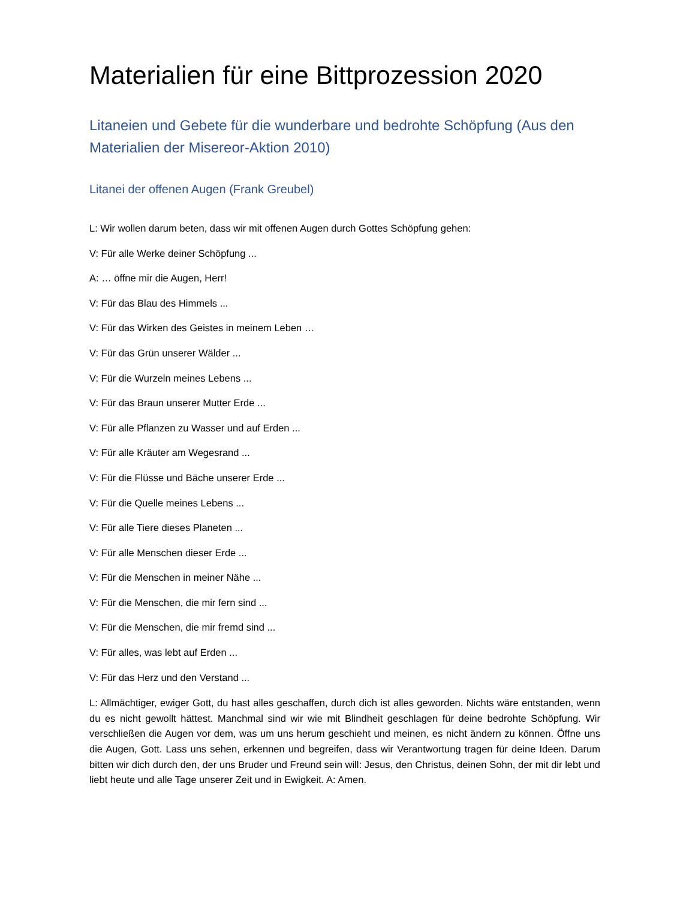Materialien für eine Bittprozession 2020
Litaneien und Gebete für die wunderbare und bedrohte Schöpfung (Aus den Materialien der Misereor-Aktion 2010)
Litanei der offenen Augen (Frank Greubel)
L: Wir wollen darum beten, dass wir mit offenen Augen durch Gottes Schöpfung gehen:
V: Für alle Werke deiner Schöpfung ...
A: … öffne mir die Augen, Herr!
V: Für das Blau des Himmels ...
V: Für das Wirken des Geistes in meinem Leben …
V: Für das Grün unserer Wälder ...
V: Für die Wurzeln meines Lebens ...
V: Für das Braun unserer Mutter Erde ...
V: Für alle Pflanzen zu Wasser und auf Erden ...
V: Für alle Kräuter am Wegesrand ...
V: Für die Flüsse und Bäche unserer Erde ...
V: Für die Quelle meines Lebens ...
V: Für alle Tiere dieses Planeten ...
V: Für alle Menschen dieser Erde ...
V: Für die Menschen in meiner Nähe ...
V: Für die Menschen, die mir fern sind ...
V: Für die Menschen, die mir fremd sind ...
V: Für alles, was lebt auf Erden ...
V: Für das Herz und den Verstand ...
L: Allmächtiger, ewiger Gott, du hast alles geschaffen, durch dich ist alles geworden. Nichts wäre entstanden, wenn du es nicht gewollt hättest. Manchmal sind wir wie mit Blindheit geschlagen für deine bedrohte Schöpfung. Wir verschließen die Augen vor dem, was um uns herum geschieht und meinen, es nicht ändern zu können. Öffne uns die Augen, Gott. Lass uns sehen, erkennen und begreifen, dass wir Verantwortung tragen für deine Ideen. Darum bitten wir dich durch den, der uns Bruder und Freund sein will: Jesus, den Christus, deinen Sohn, der mit dir lebt und liebt heute und alle Tage unserer Zeit und in Ewigkeit. A: Amen.